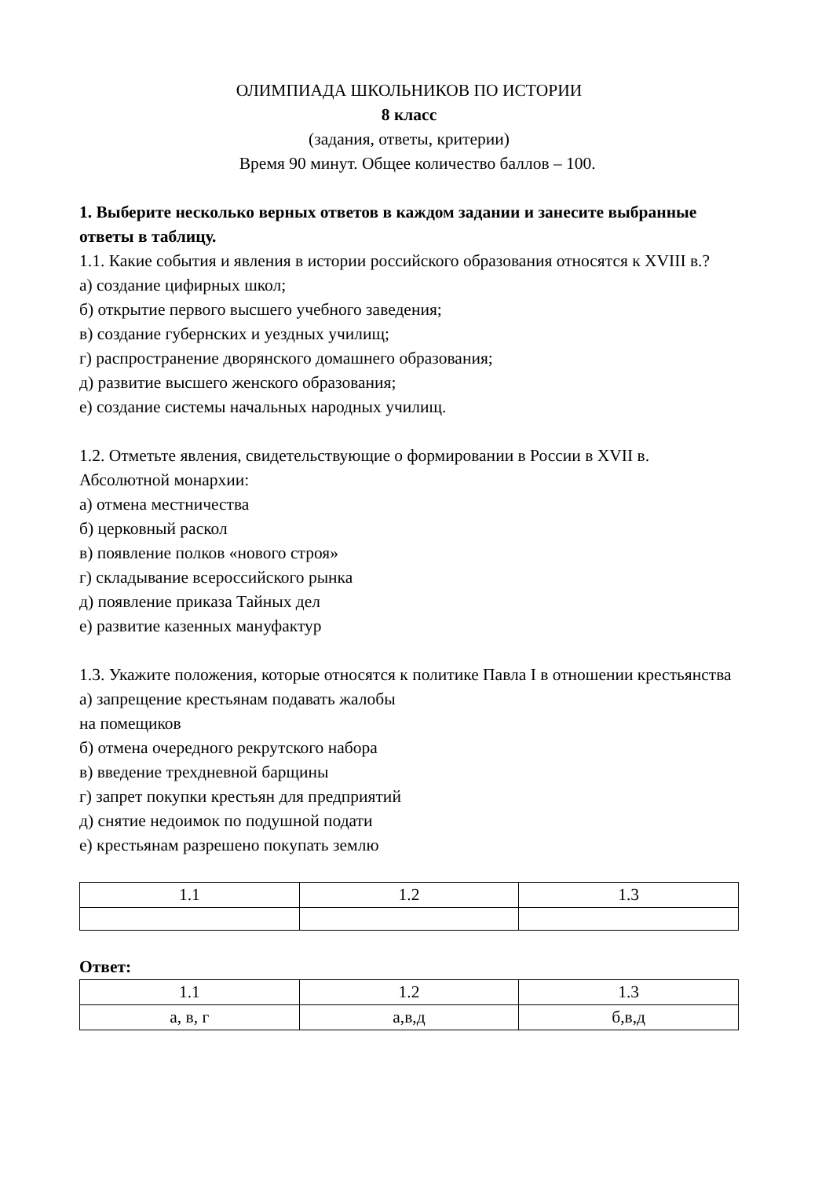ОЛИМПИАДА ШКОЛЬНИКОВ ПО ИСТОРИИ
8 класс
(задания, ответы, критерии)
Время 90 минут. Общее количество баллов – 100.
1. Выберите несколько верных ответов в каждом задании и занесите выбранные ответы в таблицу.
1.1. Какие события и явления в истории российского образования относятся к XVIII в.?
а) создание цифирных школ;
б) открытие первого высшего учебного заведения;
в) создание губернских и уездных училищ;
г) распространение дворянского домашнего образования;
д) развитие высшего женского образования;
е) создание системы начальных народных училищ.
1.2. Отметьте явления, свидетельствующие о формировании в России в XVII в. Абсолютной монархии:
а) отмена местничества
б) церковный раскол
в) появление полков «нового строя»
г) складывание всероссийского рынка
д) появление приказа Тайных дел
е) развитие казенных мануфактур
1.3. Укажите положения, которые относятся к политике Павла I в отношении крестьянства
а) запрещение крестьянам подавать жалобы
на помещиков
б) отмена очередного рекрутского набора
в) введение трехдневной барщины
г) запрет покупки крестьян для предприятий
д) снятие недоимок по подушной подати
е) крестьянам разрешено покупать землю
| 1.1 | 1.2 | 1.3 |
Ответ:
| 1.1 | 1.2 | 1.3 |
| а, в, г | а,в,д | б,в,д |